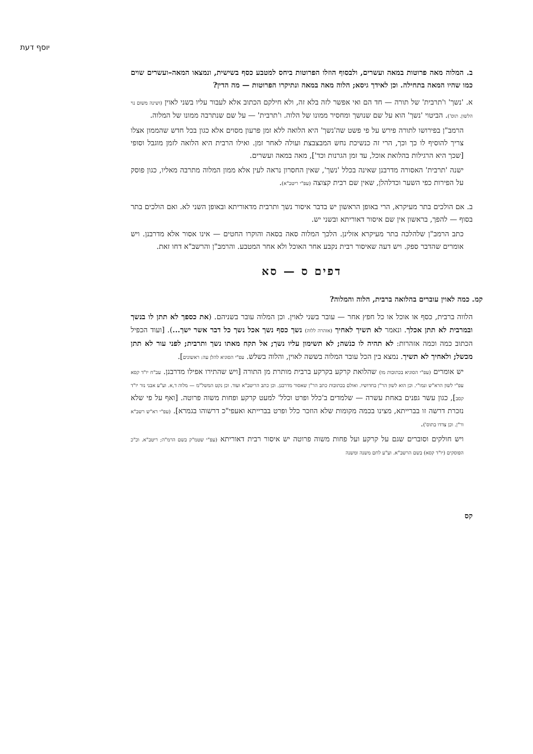יוסף דעת
ב. המלוה מאה פרוטות במאה ועשרים, ולבסוף הוזלו הפרוטות ביחס למטבע כסף בשישית, ונמצאו המאה–ועשרים שוים כמו שהיו המאה בתחילה. וכן לאידך גיסא; הלוה מאה במאה ונתיקרו הפרוטות — מה הדין?
א. 'נשך' ו'תרבית' של תורה — חד הם ואי אפשר לזה בלא זה, ולא חילקם הכתוב אלא לעבור עליו בשני לאוין (ושינה משום נוי הלשון. תוס'). הביטוי 'נשך' הוא על שם שנושך ומחסיר ממונו של הלוה. ו'תרבית' — על שם שנתרבה ממונו של המלוה.
הרמב"ן בפירושו לתורה פירש על פי פשט שה'נשך' היא הלואה ללא זמן פרעון מסוים אלא כגון בכל חדש שהממון אצלו צריך להוסיף לו כך וכך, הרי זה כנשיכת נחש המבצבצת ועולה לאחר זמן. ואילו הרבית היא הלואה לזמן מוגבל וסופי [שכך היא הרגילות בהלואת אוכל, עד זמן הגרנות וכד'], מאה במאה ועשרים.
ישנה 'תרבית' האסורה מדרבנן שאינה בכלל 'נשך', שאין החסרון נראה לעין אלא ממון המלוה מתרבה מאליו, כגון פוסק על הפירות כפי השער וכדלהלן, שאין שם רבית קצוצה (עפ"י ריטב"א).
ב. אם הולכים בתר מעיקרא, הרי באופן הראשון יש בדבר איסור נשך ותרבית מדאוריתא ובאופן השני לא. ואם הולכים בתר בסוף — להפך, בראשון אין שם איסור דאוריתא ובשני יש.
כתב הרמב"ן שלהלכה בתר מעיקרא אזלינן. הלכך המלוה סאה בסאה והוקרו החטים — אינו אסור אלא מדרבנן. ויש אומרים שהדבר ספק. ויש דעה שאיסור רבית נקבע אחר האוכל ולא אחר המטבע. והרמב"ן והרשב"א דחו זאת.
דפים ס — סא
קמ. כמה לאוין עוברים בהלואה ברבית, הלוה והמלוה?
הלווה ברבית, כסף או אוכל או כל חפץ אחר — עובר בשני לאוין. וכן המלוה עובר בשניהם. (את כספך לא תתן לו בנשך ובמרבית לא תתן אכלך. ונאמר לא תשיך לאחיך (אזהרה ללוה) נשך כסף נשך אכל נשך כל דבר אשר ישך...). [ועוד הכפיל הכתוב כמה וכמה אזהרות: לא תהיה לו כנֹשה; לא תשימון עליו נשך; אל תקח מאתו נשך ותרבית; לפני עור לא תתן מכשל; ולאחיך לא תשיך. נמצא בין הכל עובר המלוה בששה לאוין, והלוה בשלש. עפ"י הסוגיא להלן עה: ראשונים].
יש אומרים (עפ"י הסוגיא בכתובות מו) שהלואת קרקע בקרקע ברבית מותרת מן התורה [ויש שהתירו אפילו מדרבנן. עב"ח יו"ד קסא עפ"י לשון הרא"ש ונמו"י. וכן הוא לשון הר"ן בחדושיו. ואולם בכתובות כתב הר"ן שאסור מדרבנן. וכן כתב הריטב"א ועוד. וכן נקט המשל"מ — מלוה ד,א. וע"ע אבני נזר יו"ד קסב], כגון עשר גפנים באחת עשרה — שלמדים ב'כלל ופרט וכלל' למעט קרקע ופחות משוה פרוטה. [ואף על פי שלא נזכרת דרשה זו בברייתא, מצינו בכמה מקומות שלא הוזכר כלל ופרט בברייתא ואעפי"כ דרשוהו בגמרא]. (עפ"י רא"ש רשב"א ור"ן. וכן צדדו בתוס').
ויש חולקים וסוברים שגם על קרקע ועל פחות משוה פרוטה יש איסור רבית דאוריתא (עפ"י שטמ"ק בשם הרמ"ה; ריטב"א. וכ"כ הפוסקים (יו"ד קסא) בשם הרשב"א. וע"ע לחם משנה ומשנה
קס